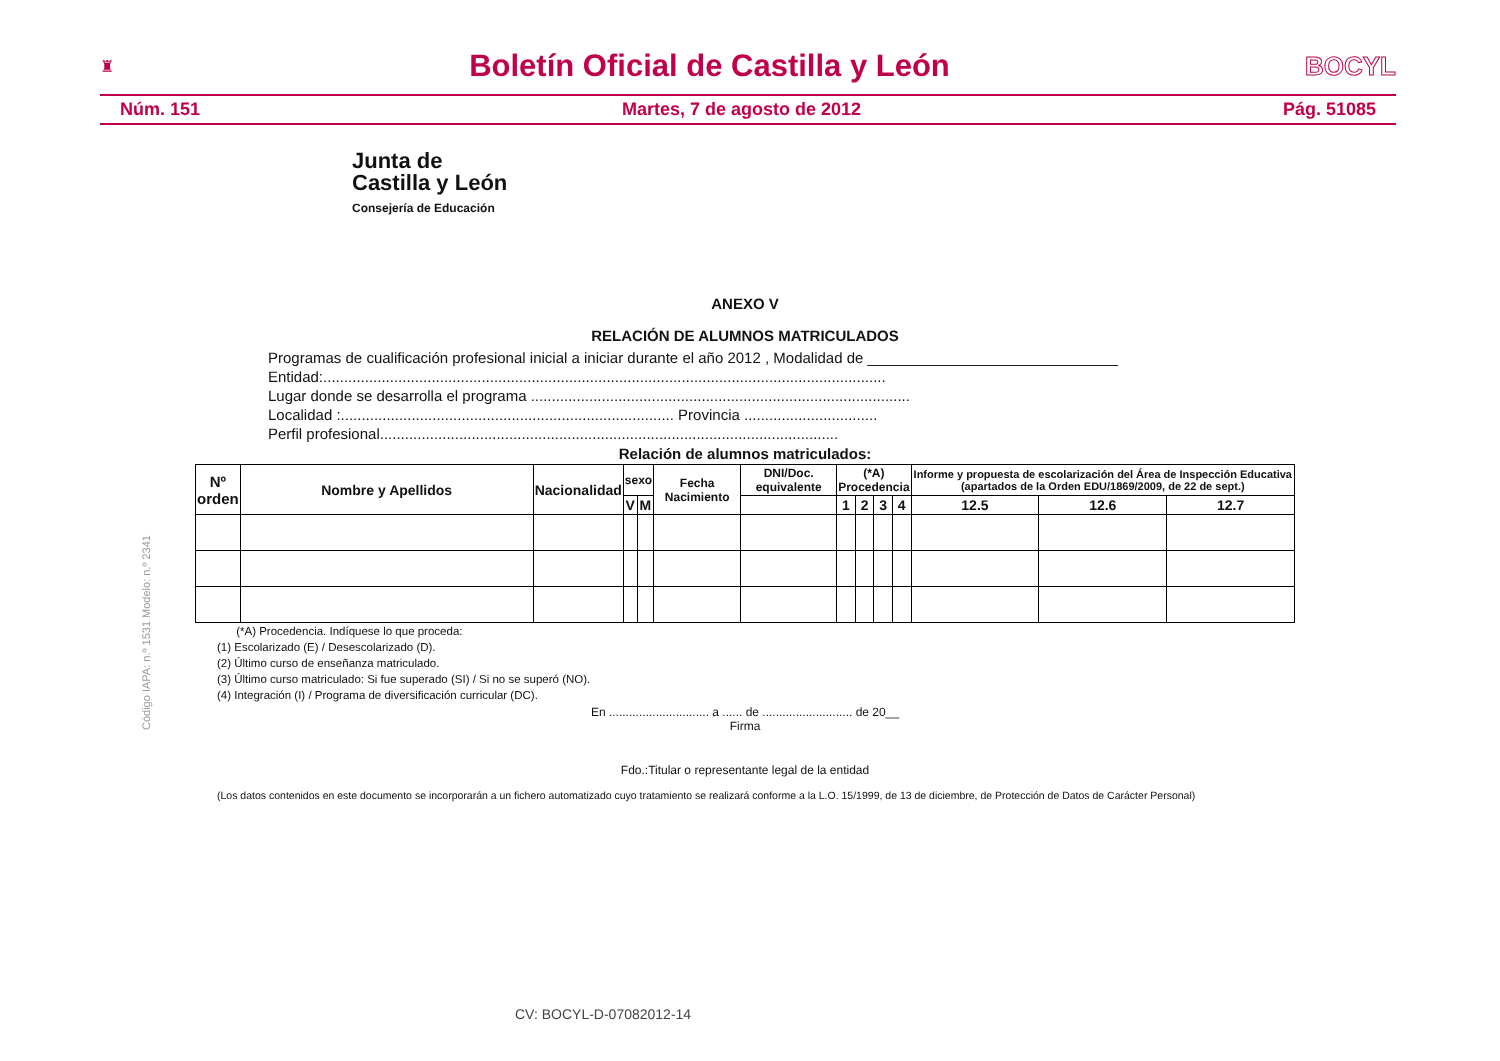♜ Boletín Oficial de Castilla y León BOCYL
Núm. 151 Martes, 7 de agosto de 2012 Pág. 51085
Junta de
Castilla y León
Consejería de Educación
Código IAPA: n.º 1531 Modelo: n.º 2341
ANEXO V
RELACIÓN DE ALUMNOS MATRICULADOS
Programas de cualificación profesional inicial a iniciar durante el año 2012 , Modalidad de ______________________________
Entidad:.......................................................................................................................................
Lugar donde se desarrolla el programa ...........................................................................................
Localidad :................................................................................ Provincia ................................
Perfil profesional..............................................................................................................
Relación de alumnos matriculados:
| Nº orden | Nombre y Apellidos | Nacionalidad | sexo | | Fecha Nacimiento | DNI/Doc. equivalente | (*A) Procedencia | | | | Informe y propuesta de escolarización del Área de Inspección Educativa (apartados de la Orden EDU/1869/2009, de 22 de sept.) | | |
| --- | --- | --- | --- | --- | --- | --- | --- | --- | --- | --- | --- | --- | --- |
| | | | V | M | | | 1 | 2 | 3 | 4 | 12.5 | 12.6 | 12.7 |
(*A) Procedencia. Indíquese lo que proceda:
(1) Escolarizado (E) / Desescolarizado (D).
(2) Último curso de enseñanza matriculado.
(3) Último curso matriculado: Si fue superado (SI) / Si no se superó (NO).
(4) Integración (I) / Programa de diversificación curricular (DC).
En .............................. a ...... de ........................... de 20__
Firma
Fdo.:Titular o representante legal de la entidad
(Los datos contenidos en este documento se incorporarán a un fichero automatizado cuyo tratamiento se realizará conforme a la L.O. 15/1999, de 13 de diciembre, de Protección de Datos de Carácter Personal)
CV: BOCYL-D-07082012-14